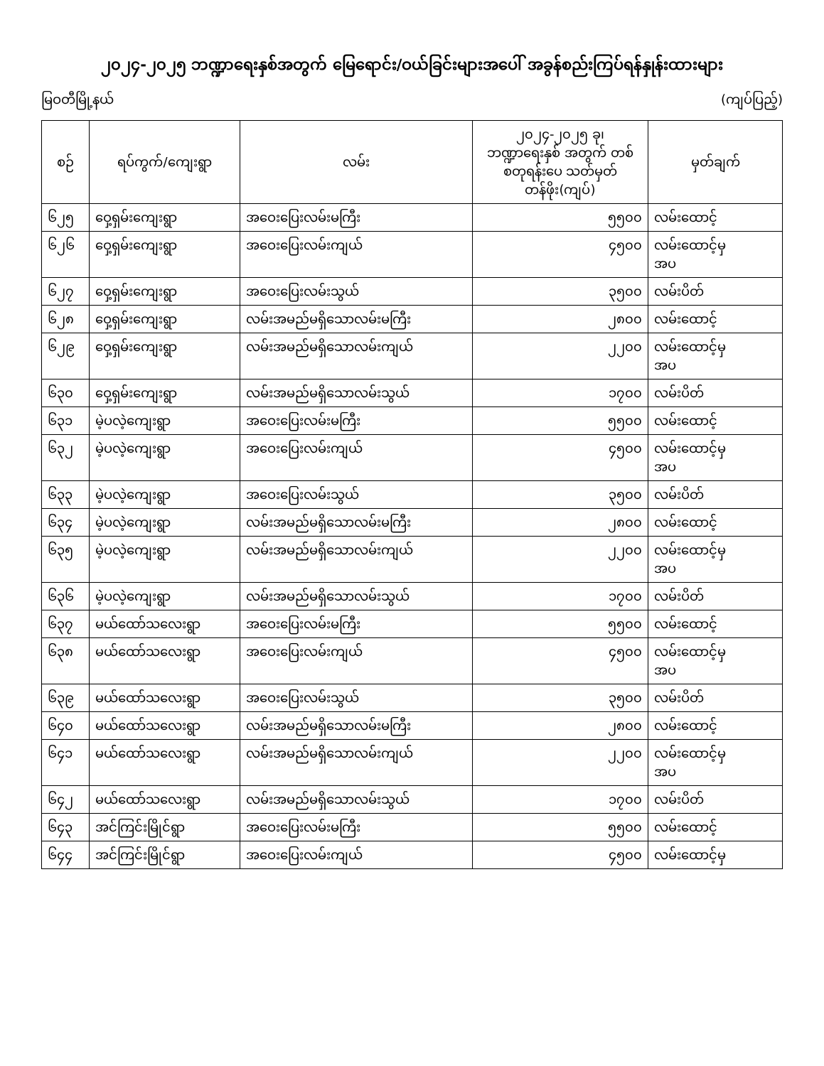၂၀၂၄-၂၀၂၅ ဘဏ္ဍာရေးနှစ်အတွက် မြေရောင်း/ဝယ်ခြင်းများအပေါ် အခွန်စည်းကြပ်ရန်နှုန်းထားများ
မြဝတီမြို့နယ် (ကျပ်ပြည့်)
| စဉ် | ရပ်ကွက်/ကျေးရွာ | လမ်း | ၂၀၂၄-၂၀၂၅ ခု၊ ဘဏ္ဍာရေးနှစ် အတွက် တစ်စတုရန်းပေ သတ်မှတ်တန်ဖိုး(ကျပ်) | မှတ်ချက် |
| --- | --- | --- | --- | --- |
| ၆၂၅ | ဝှေ့ရှမ်းကျေးရွာ | အဝေးပြေးလမ်းမကြီး | ၅၅၀၀ | လမ်းထောင့် |
| ၆၂၆ | ဝှေ့ရှမ်းကျေးရွာ | အဝေးပြေးလမ်းကျယ် | ၄၅၀၀ | လမ်းထောင့်မှ အပ |
| ၆၂၇ | ဝှေ့ရှမ်းကျေးရွာ | အဝေးပြေးလမ်းသွယ် | ၃၅၀၀ | လမ်းပိတ် |
| ၆၂၈ | ဝှေ့ရှမ်းကျေးရွာ | လမ်းအမည်မရှိသောလမ်းမကြီး | ၂၈၀၀ | လမ်းထောင့် |
| ၆၂၉ | ဝှေ့ရှမ်းကျေးရွာ | လမ်းအမည်မရှိသောလမ်းကျယ် | ၂၂၀၀ | လမ်းထောင့်မှ အပ |
| ၆၃၀ | ဝှေ့ရှမ်းကျေးရွာ | လမ်းအမည်မရှိသောလမ်းသွယ် | ၁၇၀၀ | လမ်းပိတ် |
| ၆၃၁ | မဲ့ပလဲ့ကျေးရွာ | အဝေးပြေးလမ်းမကြီး | ၅၅၀၀ | လမ်းထောင့် |
| ၆၃၂ | မဲ့ပလဲ့ကျေးရွာ | အဝေးပြေးလမ်းကျယ် | ၄၅၀၀ | လမ်းထောင့်မှ အပ |
| ၆၃၃ | မဲ့ပလဲ့ကျေးရွာ | အဝေးပြေးလမ်းသွယ် | ၃၅၀၀ | လမ်းပိတ် |
| ၆၃၄ | မဲ့ပလဲ့ကျေးရွာ | လမ်းအမည်မရှိသောလမ်းမကြီး | ၂၈၀၀ | လမ်းထောင့် |
| ၆၃၅ | မဲ့ပလဲ့ကျေးရွာ | လမ်းအမည်မရှိသောလမ်းကျယ် | ၂၂၀၀ | လမ်းထောင့်မှ အပ |
| ၆၃၆ | မဲ့ပလဲ့ကျေးရွာ | လမ်းအမည်မရှိသောလမ်းသွယ် | ၁၇၀၀ | လမ်းပိတ် |
| ၆၃၇ | မယ်ထော်သလေးရွာ | အဝေးပြေးလမ်းမကြီး | ၅၅၀၀ | လမ်းထောင့် |
| ၆၃၈ | မယ်ထော်သလေးရွာ | အဝေးပြေးလမ်းကျယ် | ၄၅၀၀ | လမ်းထောင့်မှ အပ |
| ၆၃၉ | မယ်ထော်သလေးရွာ | အဝေးပြေးလမ်းသွယ် | ၃၅၀၀ | လမ်းပိတ် |
| ၆၄၀ | မယ်ထော်သလေးရွာ | လမ်းအမည်မရှိသောလမ်းမကြီး | ၂၈၀၀ | လမ်းထောင့် |
| ၆၄၁ | မယ်ထော်သလေးရွာ | လမ်းအမည်မရှိသောလမ်းကျယ် | ၂၂၀၀ | လမ်းထောင့်မှ အပ |
| ၆၄၂ | မယ်ထော်သလေးရွာ | လမ်းအမည်မရှိသောလမ်းသွယ် | ၁၇၀၀ | လမ်းပိတ် |
| ၆၄၃ | အင်ကြင်းမြိုင်ရွာ | အဝေးပြေးလမ်းမကြီး | ၅၅၀၀ | လမ်းထောင့် |
| ၆၄၄ | အင်ကြင်းမြိုင်ရွာ | အဝေးပြေးလမ်းကျယ် | ၄၅၀၀ | လမ်းထောင့်မှ |